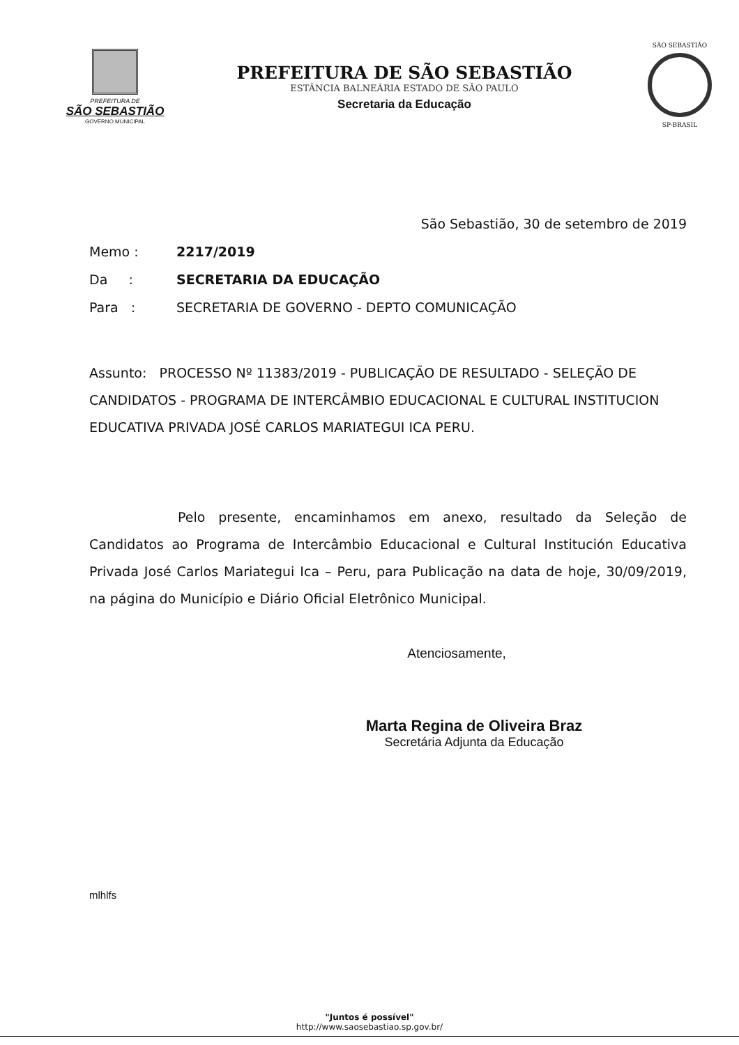PREFEITURA DE
SÃO SEBASTIÃO
GOVERNO MUNICIPAL
PREFEITURA DE SÃO SEBASTIÃO
ESTÂNCIA BALNEÁRIA ESTADO DE SÃO PAULO
Secretaria da Educação
SÃO SEBASTIÃO
SP-BRASIL
São Sebastião, 30 de setembro de 2019
Memo : 2217/2019
Da : SECRETARIA DA EDUCAÇÃO
Para : SECRETARIA DE GOVERNO - DEPTO COMUNICAÇÃO
Assunto: PROCESSO Nº 11383/2019 - PUBLICAÇÃO DE RESULTADO - SELEÇÃO DE CANDIDATOS - PROGRAMA DE INTERCÂMBIO EDUCACIONAL E CULTURAL INSTITUCION EDUCATIVA PRIVADA JOSÉ CARLOS MARIATEGUI ICA PERU.
Pelo presente, encaminhamos em anexo, resultado da Seleção de Candidatos ao Programa de Intercâmbio Educacional e Cultural Institución Educativa Privada José Carlos Mariategui Ica – Peru, para Publicação na data de hoje, 30/09/2019, na página do Município e Diário Oficial Eletrônico Municipal.
Atenciosamente,
Marta Regina de Oliveira Braz
Secretária Adjunta da Educação
mlhlfs
"Juntos é possível"
http://www.saosebastiao.sp.gov.br/